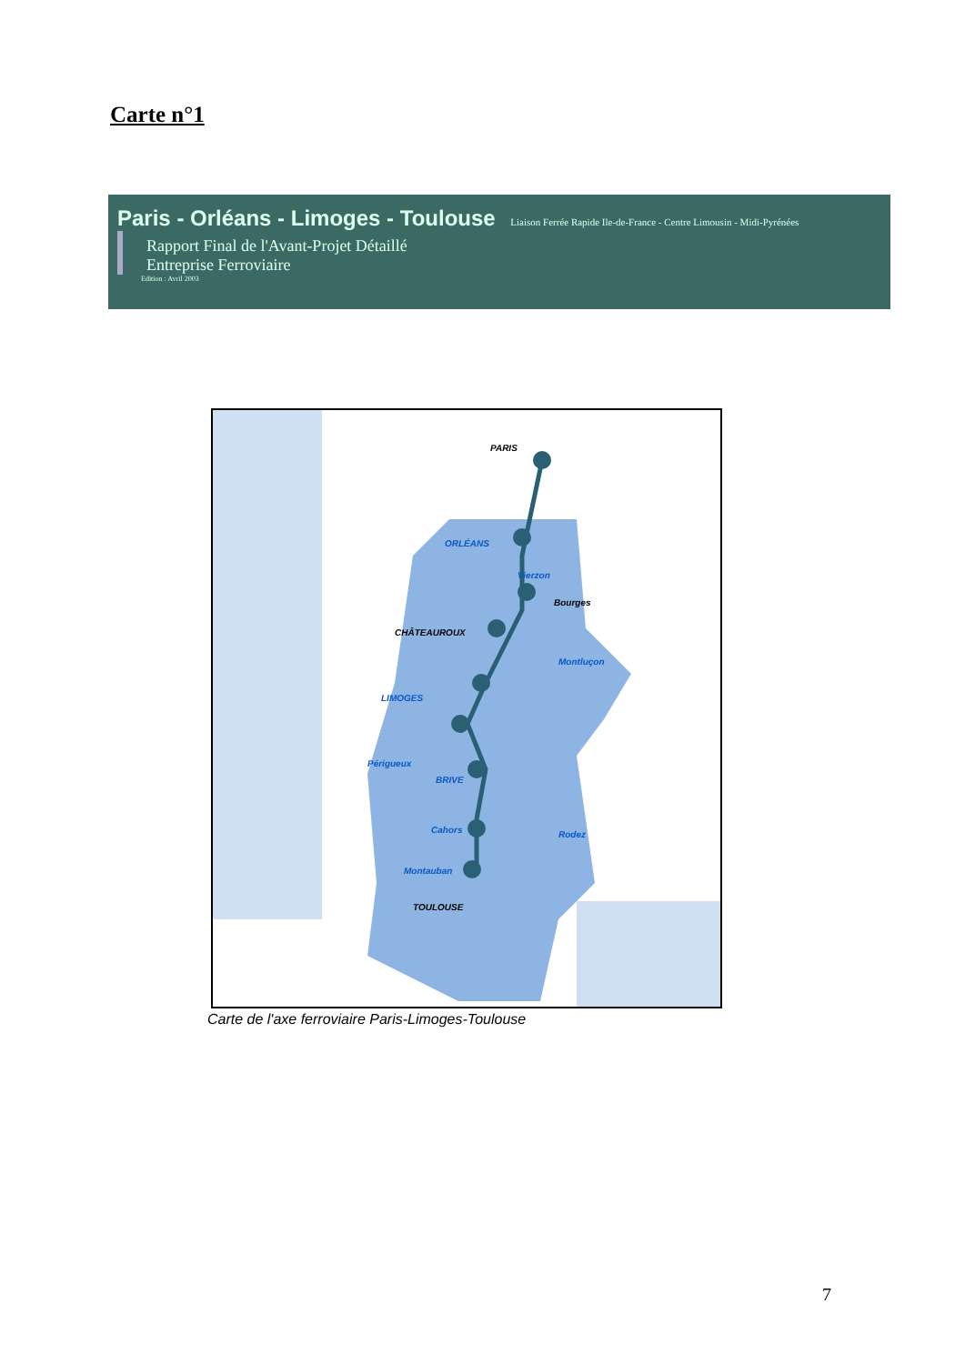Carte n°1
Paris - Orléans - Limoges - Toulouse Liaison Ferrée Rapide Ile-de-France - Centre Limousin - Midi-Pyrénées
Rapport Final de l'Avant-Projet Détaillé
Entreprise Ferroviaire
Edition : Avril 2003
PARIS
ORLÉANS
Vierzon
Bourges
CHÂTEAUROUX
Montluçon
LIMOGES
Périgueux
BRIVE
Cahors
Montauban
TOULOUSE
Rodez
Carte de l'axe ferroviaire Paris-Limoges-Toulouse
7